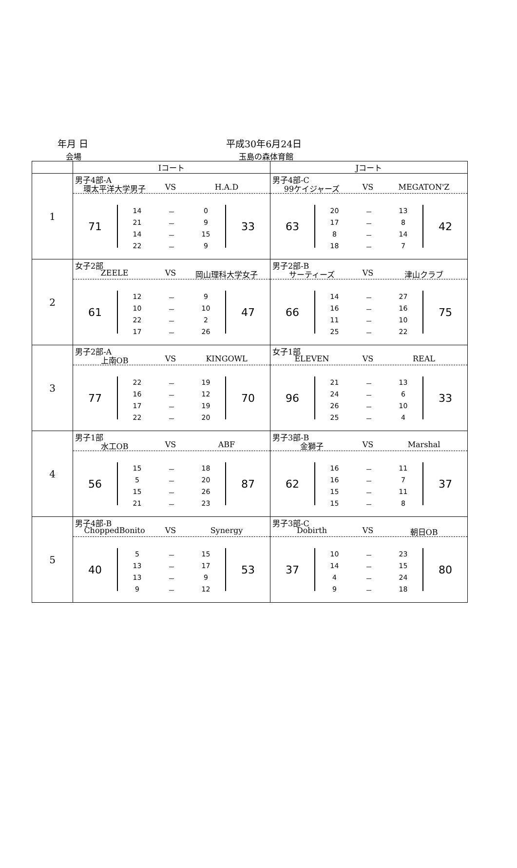年月 日 平成30年6月24日
会場 玉島の森体育館
| | Iコート | Jコート |
| --- | --- | --- |
| 1 | 男子4部-A 環太平洋大学男子 VS H.A.D 71 / 14 / － / 0 / / 21 / － / 9 / / 14 / － / 15 / / 22 / － / 9 / 33 | 男子4部-C 99ケイジャーズ VS MEGATON'Z 63 / 20 / － / 13 / / 17 / － / 8 / / 8 / － / 14 / / 18 / － / 7 / 42 |
| 2 | 女子2部 ZEELE VS 岡山理科大学女子 61 / 12 / － / 9 / / 10 / － / 10 / / 22 / － / 2 / / 17 / － / 26 / 47 | 男子2部-B サーティーズ VS 津山クラブ 66 / 14 / － / 27 / / 16 / － / 16 / / 11 / － / 10 / / 25 / － / 22 / 75 |
| 3 | 男子2部-A 上南OB VS KINGOWL 77 / 22 / － / 19 / / 16 / － / 12 / / 17 / － / 19 / / 22 / － / 20 / 70 | 女子1部 ELEVEN VS REAL 96 / 21 / － / 13 / / 24 / － / 6 / / 26 / － / 10 / / 25 / － / 4 / 33 |
| 4 | 男子1部 水工OB VS ABF 56 / 15 / － / 18 / / 5 / － / 20 / / 15 / － / 26 / / 21 / － / 23 / 87 | 男子3部-B 金獅子 VS Marshal 62 / 16 / － / 11 / / 16 / － / 7 / / 15 / － / 11 / / 15 / － / 8 / 37 |
| 5 | 男子4部-B ChoppedBonito VS Synergy 40 / 5 / － / 15 / / 13 / － / 17 / / 13 / － / 9 / / 9 / － / 12 / 53 | 男子3部-C Dobirth VS 朝日OB 37 / 10 / － / 23 / / 14 / － / 15 / / 4 / － / 24 / / 9 / － / 18 / 80 |